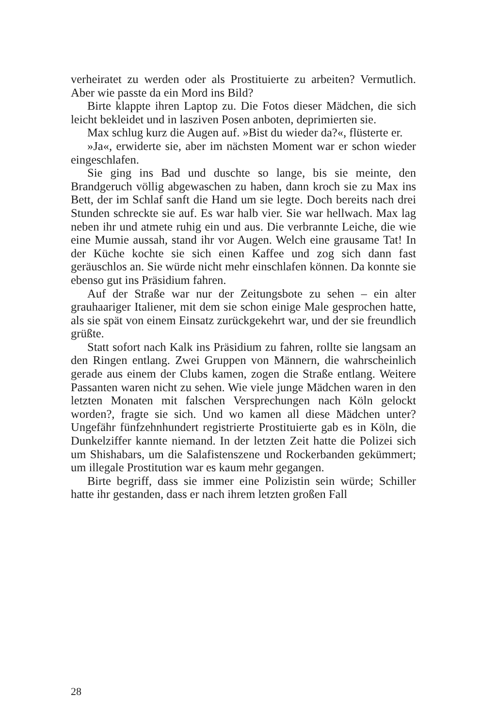verheiratet zu werden oder als Prostituierte zu arbeiten? Vermutlich. Aber wie passte da ein Mord ins Bild?
Birte klappte ihren Laptop zu. Die Fotos dieser Mädchen, die sich leicht bekleidet und in lasziven Posen anboten, deprimierten sie.
Max schlug kurz die Augen auf. »Bist du wieder da?«, flüsterte er.
»Ja«, erwiderte sie, aber im nächsten Moment war er schon wieder eingeschlafen.
Sie ging ins Bad und duschte so lange, bis sie meinte, den Brandgeruch völlig abgewaschen zu haben, dann kroch sie zu Max ins Bett, der im Schlaf sanft die Hand um sie legte. Doch bereits nach drei Stunden schreckte sie auf. Es war halb vier. Sie war hellwach. Max lag neben ihr und atmete ruhig ein und aus. Die verbrannte Leiche, die wie eine Mumie aussah, stand ihr vor Augen. Welch eine grausame Tat! In der Küche kochte sie sich einen Kaffee und zog sich dann fast geräuschlos an. Sie würde nicht mehr einschlafen können. Da konnte sie ebenso gut ins Präsidium fahren.
Auf der Straße war nur der Zeitungsbote zu sehen – ein alter grauhaariger Italiener, mit dem sie schon einige Male gesprochen hatte, als sie spät von einem Einsatz zurückgekehrt war, und der sie freundlich grüßte.
Statt sofort nach Kalk ins Präsidium zu fahren, rollte sie langsam an den Ringen entlang. Zwei Gruppen von Männern, die wahrscheinlich gerade aus einem der Clubs kamen, zogen die Straße entlang. Weitere Passanten waren nicht zu sehen. Wie viele junge Mädchen waren in den letzten Monaten mit falschen Versprechungen nach Köln gelockt worden?, fragte sie sich. Und wo kamen all diese Mädchen unter? Ungefähr fünfzehnhundert registrierte Prostituierte gab es in Köln, die Dunkelziffer kannte niemand. In der letzten Zeit hatte die Polizei sich um Shishabars, um die Salafistenszene und Rockerbanden gekümmert; um illegale Prostitution war es kaum mehr gegangen.
Birte begriff, dass sie immer eine Polizistin sein würde; Schiller hatte ihr gestanden, dass er nach ihrem letzten großen Fall
28